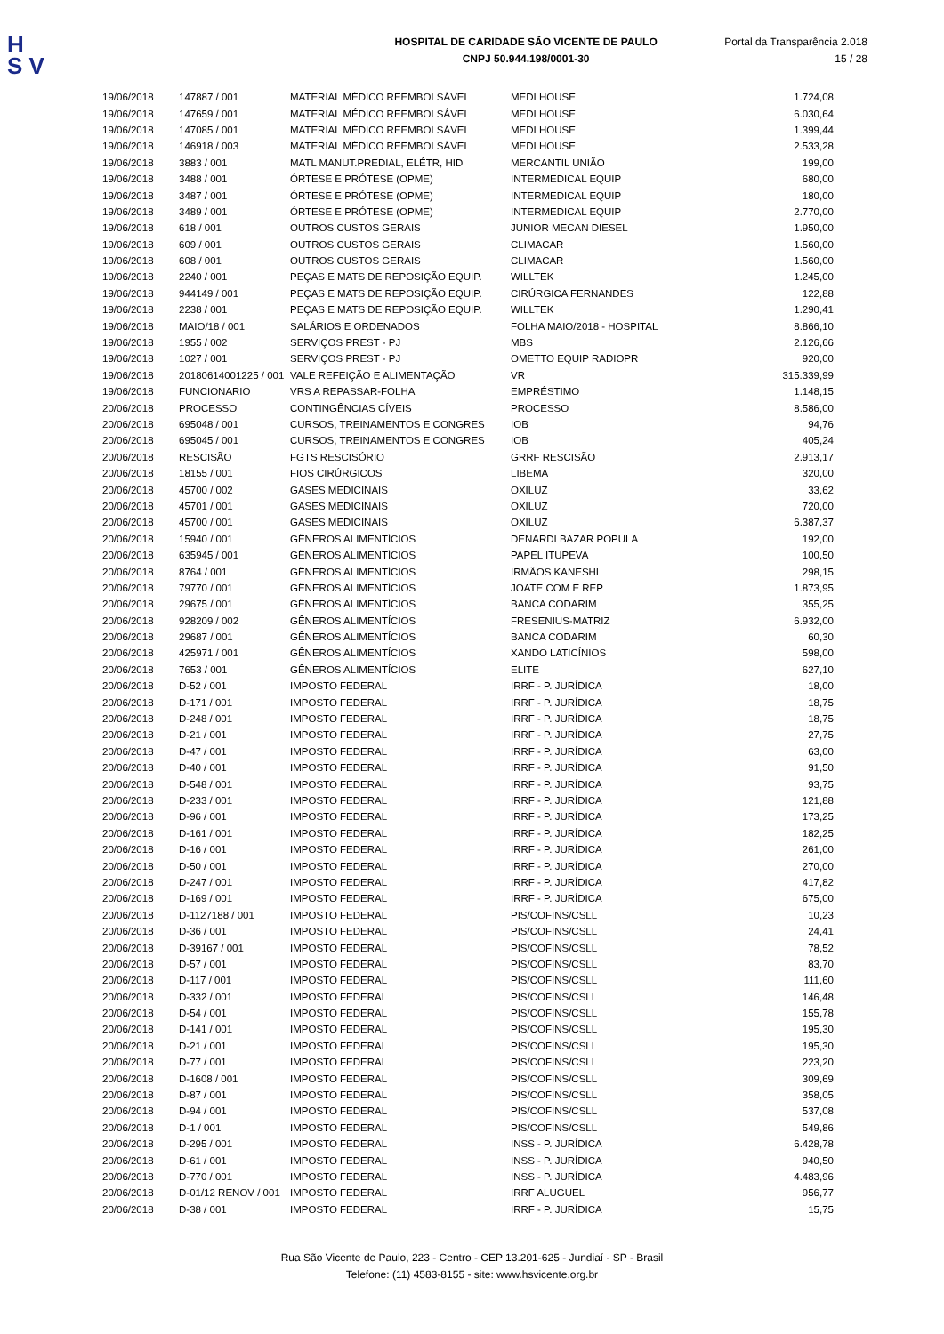H
S V
HOSPITAL DE CARIDADE SÃO VICENTE DE PAULO
CNPJ 50.944.198/0001-30
Portal da Transparência 2.018
15 / 28
| 19/06/2018 | 147887 / 001 | MATERIAL MÉDICO REEMBOLSÁVEL | MEDI HOUSE | 1.724,08 |
| 19/06/2018 | 147659 / 001 | MATERIAL MÉDICO REEMBOLSÁVEL | MEDI HOUSE | 6.030,64 |
| 19/06/2018 | 147085 / 001 | MATERIAL MÉDICO REEMBOLSÁVEL | MEDI HOUSE | 1.399,44 |
| 19/06/2018 | 146918 / 003 | MATERIAL MÉDICO REEMBOLSÁVEL | MEDI HOUSE | 2.533,28 |
| 19/06/2018 | 3883 / 001 | MATL MANUT.PREDIAL, ELÉTR, HID | MERCANTIL UNIÃO | 199,00 |
| 19/06/2018 | 3488 / 001 | ÓRTESE E PRÓTESE (OPME) | INTERMEDICAL EQUIP | 680,00 |
| 19/06/2018 | 3487 / 001 | ÓRTESE E PRÓTESE (OPME) | INTERMEDICAL EQUIP | 180,00 |
| 19/06/2018 | 3489 / 001 | ÓRTESE E PRÓTESE (OPME) | INTERMEDICAL EQUIP | 2.770,00 |
| 19/06/2018 | 618 / 001 | OUTROS CUSTOS GERAIS | JUNIOR MECAN DIESEL | 1.950,00 |
| 19/06/2018 | 609 / 001 | OUTROS CUSTOS GERAIS | CLIMACAR | 1.560,00 |
| 19/06/2018 | 608 / 001 | OUTROS CUSTOS GERAIS | CLIMACAR | 1.560,00 |
| 19/06/2018 | 2240 / 001 | PEÇAS E MATS DE REPOSIÇÃO EQUIP. | WILLTEK | 1.245,00 |
| 19/06/2018 | 944149 / 001 | PEÇAS E MATS DE REPOSIÇÃO EQUIP. | CIRÚRGICA FERNANDES | 122,88 |
| 19/06/2018 | 2238 / 001 | PEÇAS E MATS DE REPOSIÇÃO EQUIP. | WILLTEK | 1.290,41 |
| 19/06/2018 | MAIO/18 / 001 | SALÁRIOS E ORDENADOS | FOLHA MAIO/2018 - HOSPITAL | 8.866,10 |
| 19/06/2018 | 1955 / 002 | SERVIÇOS PREST - PJ | MBS | 2.126,66 |
| 19/06/2018 | 1027 / 001 | SERVIÇOS PREST - PJ | OMETTO EQUIP RADIOPR | 920,00 |
| 19/06/2018 | 20180614001225 / 001 | VALE REFEIÇÃO E ALIMENTAÇÃO | VR | 315.339,99 |
| 19/06/2018 | FUNCIONARIO | VRS A REPASSAR-FOLHA | EMPRÉSTIMO | 1.148,15 |
| 20/06/2018 | PROCESSO | CONTINGÊNCIAS CÍVEIS | PROCESSO | 8.586,00 |
| 20/06/2018 | 695048 / 001 | CURSOS, TREINAMENTOS E CONGRES | IOB | 94,76 |
| 20/06/2018 | 695045 / 001 | CURSOS, TREINAMENTOS E CONGRES | IOB | 405,24 |
| 20/06/2018 | RESCISÃO | FGTS RESCISÓRIO | GRRF RESCISÃO | 2.913,17 |
| 20/06/2018 | 18155 / 001 | FIOS CIRÚRGICOS | LIBEMA | 320,00 |
| 20/06/2018 | 45700 / 002 | GASES MEDICINAIS | OXILUZ | 33,62 |
| 20/06/2018 | 45701 / 001 | GASES MEDICINAIS | OXILUZ | 720,00 |
| 20/06/2018 | 45700 / 001 | GASES MEDICINAIS | OXILUZ | 6.387,37 |
| 20/06/2018 | 15940 / 001 | GÊNEROS ALIMENTÍCIOS | DENARDI BAZAR POPULA | 192,00 |
| 20/06/2018 | 635945 / 001 | GÊNEROS ALIMENTÍCIOS | PAPEL ITUPEVA | 100,50 |
| 20/06/2018 | 8764 / 001 | GÊNEROS ALIMENTÍCIOS | IRMÃOS KANESHI | 298,15 |
| 20/06/2018 | 79770 / 001 | GÊNEROS ALIMENTÍCIOS | JOATE COM E REP | 1.873,95 |
| 20/06/2018 | 29675 / 001 | GÊNEROS ALIMENTÍCIOS | BANCA CODARIM | 355,25 |
| 20/06/2018 | 928209 / 002 | GÊNEROS ALIMENTÍCIOS | FRESENIUS-MATRIZ | 6.932,00 |
| 20/06/2018 | 29687 / 001 | GÊNEROS ALIMENTÍCIOS | BANCA CODARIM | 60,30 |
| 20/06/2018 | 425971 / 001 | GÊNEROS ALIMENTÍCIOS | XANDO LATICÍNIOS | 598,00 |
| 20/06/2018 | 7653 / 001 | GÊNEROS ALIMENTÍCIOS | ELITE | 627,10 |
| 20/06/2018 | D-52 / 001 | IMPOSTO FEDERAL | IRRF - P. JURÍDICA | 18,00 |
| 20/06/2018 | D-171 / 001 | IMPOSTO FEDERAL | IRRF - P. JURÍDICA | 18,75 |
| 20/06/2018 | D-248 / 001 | IMPOSTO FEDERAL | IRRF - P. JURÍDICA | 18,75 |
| 20/06/2018 | D-21 / 001 | IMPOSTO FEDERAL | IRRF - P. JURÍDICA | 27,75 |
| 20/06/2018 | D-47 / 001 | IMPOSTO FEDERAL | IRRF - P. JURÍDICA | 63,00 |
| 20/06/2018 | D-40 / 001 | IMPOSTO FEDERAL | IRRF - P. JURÍDICA | 91,50 |
| 20/06/2018 | D-548 / 001 | IMPOSTO FEDERAL | IRRF - P. JURÍDICA | 93,75 |
| 20/06/2018 | D-233 / 001 | IMPOSTO FEDERAL | IRRF - P. JURÍDICA | 121,88 |
| 20/06/2018 | D-96 / 001 | IMPOSTO FEDERAL | IRRF - P. JURÍDICA | 173,25 |
| 20/06/2018 | D-161 / 001 | IMPOSTO FEDERAL | IRRF - P. JURÍDICA | 182,25 |
| 20/06/2018 | D-16 / 001 | IMPOSTO FEDERAL | IRRF - P. JURÍDICA | 261,00 |
| 20/06/2018 | D-50 / 001 | IMPOSTO FEDERAL | IRRF - P. JURÍDICA | 270,00 |
| 20/06/2018 | D-247 / 001 | IMPOSTO FEDERAL | IRRF - P. JURÍDICA | 417,82 |
| 20/06/2018 | D-169 / 001 | IMPOSTO FEDERAL | IRRF - P. JURÍDICA | 675,00 |
| 20/06/2018 | D-1127188 / 001 | IMPOSTO FEDERAL | PIS/COFINS/CSLL | 10,23 |
| 20/06/2018 | D-36 / 001 | IMPOSTO FEDERAL | PIS/COFINS/CSLL | 24,41 |
| 20/06/2018 | D-39167 / 001 | IMPOSTO FEDERAL | PIS/COFINS/CSLL | 78,52 |
| 20/06/2018 | D-57 / 001 | IMPOSTO FEDERAL | PIS/COFINS/CSLL | 83,70 |
| 20/06/2018 | D-117 / 001 | IMPOSTO FEDERAL | PIS/COFINS/CSLL | 111,60 |
| 20/06/2018 | D-332 / 001 | IMPOSTO FEDERAL | PIS/COFINS/CSLL | 146,48 |
| 20/06/2018 | D-54 / 001 | IMPOSTO FEDERAL | PIS/COFINS/CSLL | 155,78 |
| 20/06/2018 | D-141 / 001 | IMPOSTO FEDERAL | PIS/COFINS/CSLL | 195,30 |
| 20/06/2018 | D-21 / 001 | IMPOSTO FEDERAL | PIS/COFINS/CSLL | 195,30 |
| 20/06/2018 | D-77 / 001 | IMPOSTO FEDERAL | PIS/COFINS/CSLL | 223,20 |
| 20/06/2018 | D-1608 / 001 | IMPOSTO FEDERAL | PIS/COFINS/CSLL | 309,69 |
| 20/06/2018 | D-87 / 001 | IMPOSTO FEDERAL | PIS/COFINS/CSLL | 358,05 |
| 20/06/2018 | D-94 / 001 | IMPOSTO FEDERAL | PIS/COFINS/CSLL | 537,08 |
| 20/06/2018 | D-1 / 001 | IMPOSTO FEDERAL | PIS/COFINS/CSLL | 549,86 |
| 20/06/2018 | D-295 / 001 | IMPOSTO FEDERAL | INSS - P. JURÍDICA | 6.428,78 |
| 20/06/2018 | D-61 / 001 | IMPOSTO FEDERAL | INSS - P. JURÍDICA | 940,50 |
| 20/06/2018 | D-770 / 001 | IMPOSTO FEDERAL | INSS - P. JURÍDICA | 4.483,96 |
| 20/06/2018 | D-01/12 RENOV / 001 | IMPOSTO FEDERAL | IRRF ALUGUEL | 956,77 |
| 20/06/2018 | D-38 / 001 | IMPOSTO FEDERAL | IRRF - P. JURÍDICA | 15,75 |
Rua São Vicente de Paulo, 223 - Centro - CEP 13.201-625 - Jundiaí - SP - Brasil
Telefone: (11) 4583-8155 - site: www.hsvicente.org.br